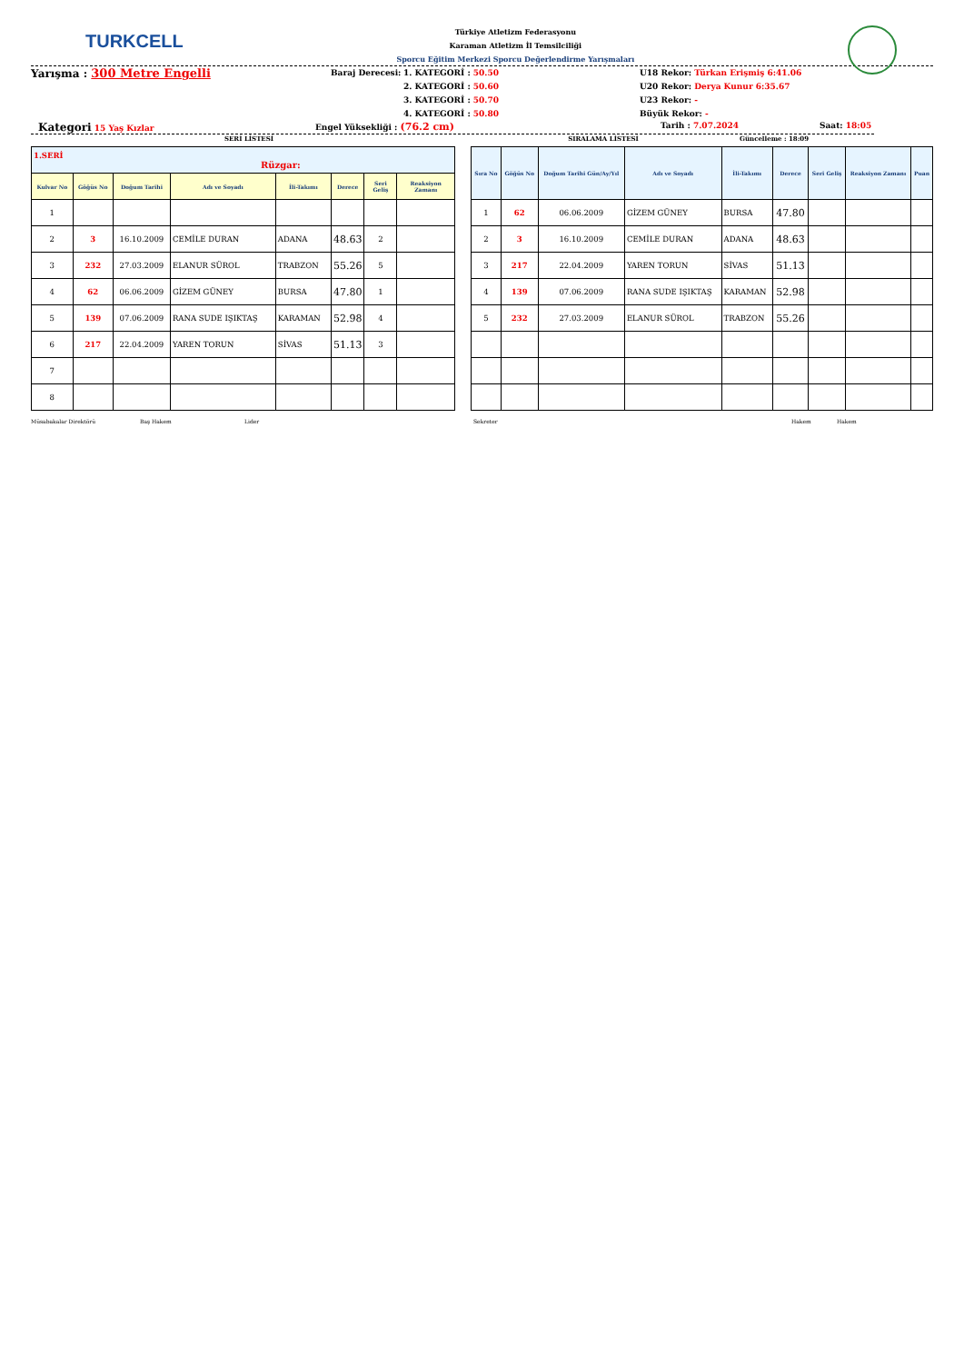TURKCELL
Türkiye Atletizm Federasyonu
Karaman Atletizm İl Temsilciliği
Sporcu Eğitim Merkezi Sporcu Değerlendirme Yarışmaları
Yarışma : 300 Metre Engelli
Baraj Derecesi:
1. KATEGORİ : 50.50
2. KATEGORİ : 50.60
3. KATEGORİ : 50.70
4. KATEGORİ : 50.80
U18 Rekor: Türkan Erişmiş 6:41.06
U20 Rekor: Derya Kunur 6:35.67
U23 Rekor: -
Büyük Rekor: -
Kategori 15 Yaş Kızlar Engel Yüksekliği : (76.2 cm)
Tarih : 7.07.2024 Saat: 18:05
SERİ LİSTESİ SIRALAMA LİSTESİ Güncelleme : 18:09
| 1.SERİ Rüzgar: | | | | | | | |
| Kulvar No | Göğüs No | Doğum Tarihi | Adı ve Soyadı | İli-Takımı | Derece | Seri Geliş | Reaksiyon Zamanı |
| 1 | | | | | | | |
| 2 | 3 | 16.10.2009 | CEMİLE DURAN | ADANA | 48.63 | 2 | |
| 3 | 232 | 27.03.2009 | ELANUR SÜROL | TRABZON | 55.26 | 5 | |
| 4 | 62 | 06.06.2009 | GİZEM GÜNEY | BURSA | 47.80 | 1 | |
| 5 | 139 | 07.06.2009 | RANA SUDE IŞIKTAŞ | KARAMAN | 52.98 | 4 | |
| 6 | 217 | 22.04.2009 | YAREN TORUN | SİVAS | 51.13 | 3 | |
| 7 | | | | | | | |
| 8 | | | | | | | |
| Sıra No | Göğüs No | Doğum Tarihi Gün/Ay/Yıl | Adı ve Soyadı | İli-Takımı | Derece | Seri Geliş | Reaksiyon Zamanı | Puan |
| --- | --- | --- | --- | --- | --- | --- | --- | --- |
| 1 | 62 | 06.06.2009 | GİZEM GÜNEY | BURSA | 47.80 | | | |
| 2 | 3 | 16.10.2009 | CEMİLE DURAN | ADANA | 48.63 | | | |
| 3 | 217 | 22.04.2009 | YAREN TORUN | SİVAS | 51.13 | | | |
| 4 | 139 | 07.06.2009 | RANA SUDE IŞIKTAŞ | KARAMAN | 52.98 | | | |
| 5 | 232 | 27.03.2009 | ELANUR SÜROL | TRABZON | 55.26 | | | |
Müsabakalar Direktörü Baş Hakem Lider Sekreter Hakem Hakem